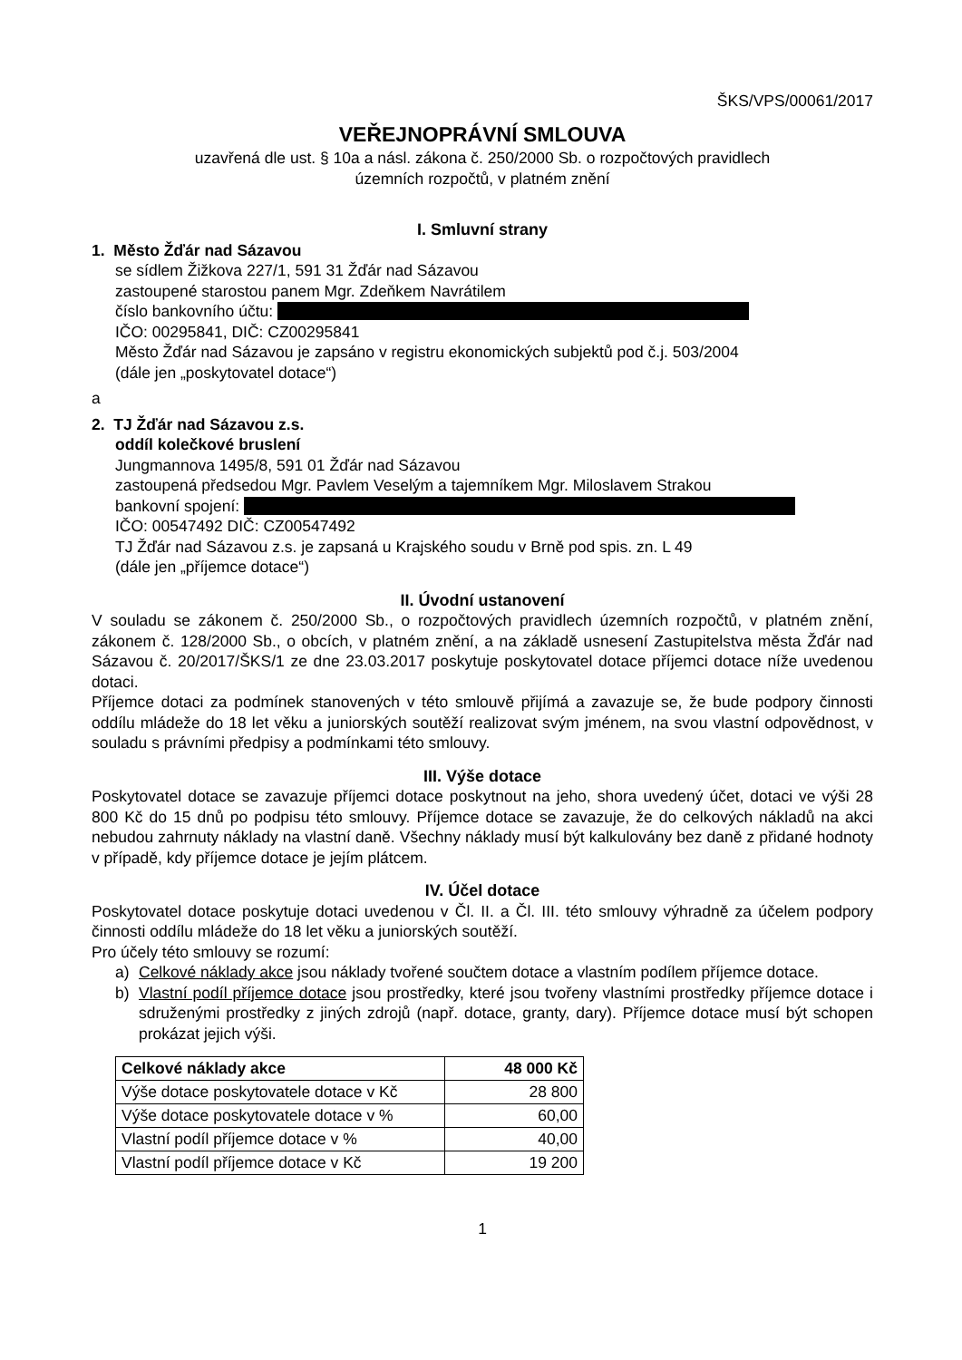ŠKS/VPS/00061/2017
VEŘEJNOPRÁVNÍ SMLOUVA
uzavřená dle ust. § 10a a násl. zákona č. 250/2000 Sb. o rozpočtových pravidlech
územních rozpočtů, v platném znění
I. Smluvní strany
1. Město Žďár nad Sázavou
se sídlem Žižkova 227/1, 591 31 Žďár nad Sázavou
zastoupené starostou panem Mgr. Zdeňkem Navrátilem
číslo bankovního účtu:
IČO: 00295841, DIČ: CZ00295841
Město Žďár nad Sázavou je zapsáno v registru ekonomických subjektů pod č.j. 503/2004
(dále jen „poskytovatel dotace“)
a
2. TJ Žďár nad Sázavou z.s.
oddíl kolečkové bruslení
Jungmannova 1495/8, 591 01 Žďár nad Sázavou
zastoupená předsedou Mgr. Pavlem Veselým a tajemníkem Mgr. Miloslavem Strakou
bankovní spojení:
IČO: 00547492 DIČ: CZ00547492
TJ Žďár nad Sázavou z.s. je zapsaná u Krajského soudu v Brně pod spis. zn. L 49
(dále jen „příjemce dotace“)
II. Úvodní ustanovení
V souladu se zákonem č. 250/2000 Sb., o rozpočtových pravidlech územních rozpočtů, v platném znění, zákonem č. 128/2000 Sb., o obcích, v platném znění, a na základě usnesení Zastupitelstva města Žďár nad Sázavou č. 20/2017/ŠKS/1 ze dne 23.03.2017 poskytuje poskytovatel dotace příjemci dotace níže uvedenou dotaci.
Příjemce dotaci za podmínek stanovených v této smlouvě přijímá a zavazuje se, že bude podpory činnosti oddílu mládeže do 18 let věku a juniorských soutěží realizovat svým jménem, na svou vlastní odpovědnost, v souladu s právními předpisy a podmínkami této smlouvy.
III. Výše dotace
Poskytovatel dotace se zavazuje příjemci dotace poskytnout na jeho, shora uvedený účet, dotaci ve výši 28 800 Kč do 15 dnů po podpisu této smlouvy. Příjemce dotace se zavazuje, že do celkových nákladů na akci nebudou zahrnuty náklady na vlastní daně. Všechny náklady musí být kalkulovány bez daně z přidané hodnoty v případě, kdy příjemce dotace je jejím plátcem.
IV. Účel dotace
Poskytovatel dotace poskytuje dotaci uvedenou v Čl. II. a Čl. III. této smlouvy výhradně za účelem podpory činnosti oddílu mládeže do 18 let věku a juniorských soutěží.
Pro účely této smlouvy se rozumí:
a) Celkové náklady akce jsou náklady tvořené součtem dotace a vlastním podílem příjemce dotace.
b) Vlastní podíl příjemce dotace jsou prostředky, které jsou tvořeny vlastními prostředky příjemce dotace i sdruženými prostředky z jiných zdrojů (např. dotace, granty, dary). Příjemce dotace musí být schopen prokázat jejich výši.
| Celkové náklady akce | 48 000 Kč |
| Výše dotace poskytovatele dotace v Kč | 28 800 |
| Výše dotace poskytovatele dotace v % | 60,00 |
| Vlastní podíl příjemce dotace v % | 40,00 |
| Vlastní podíl příjemce dotace v Kč | 19 200 |
1